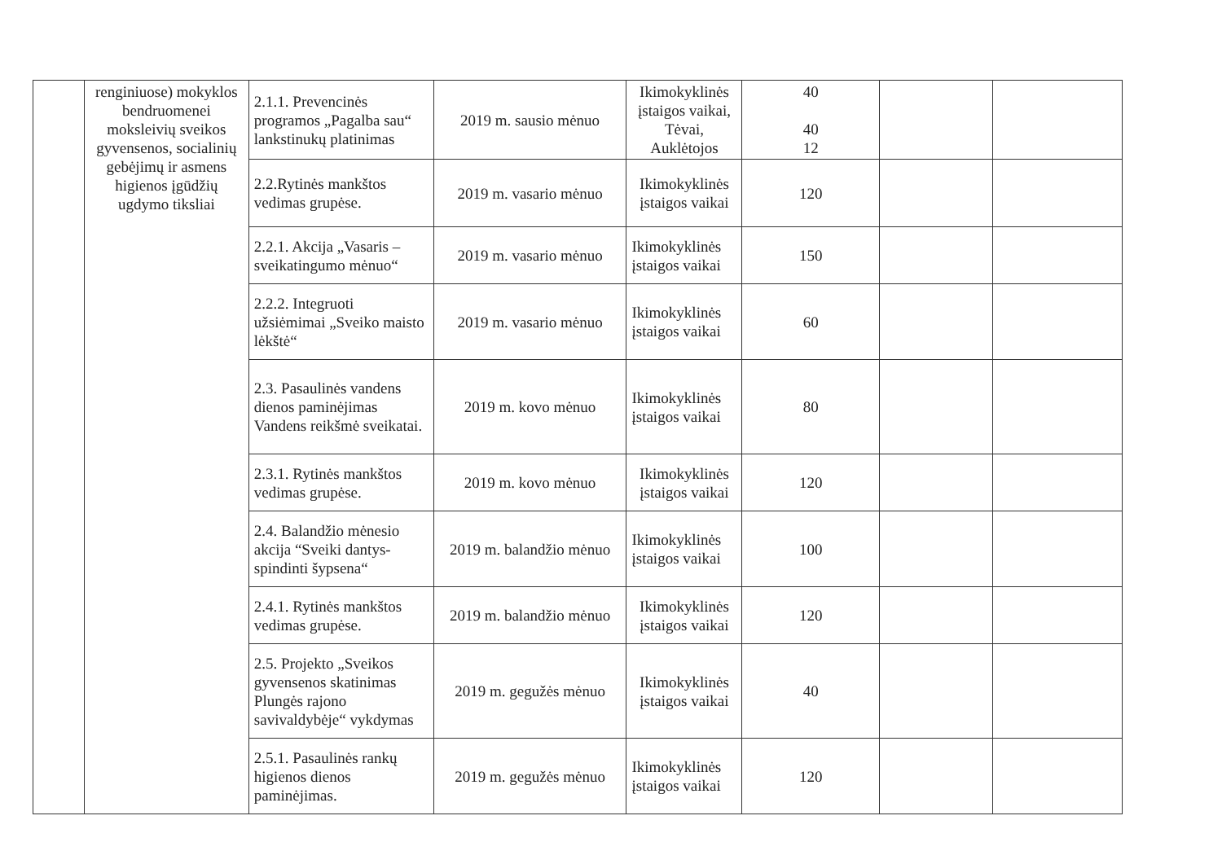| | renginiuose) mokyklos bendruomenei moksleivių sveikos gyvensenos, socialinių gebėjimų ir asmens higienos įgūdžių ugdymo tiksliai | 2.1.1. Prevencinės programos „Pagalba sau“ lankstinukų platinimas | 2019 m. sausio mėnuo | Ikimokyklinės įstaigos vaikai, Tėvai, Auklėtojos | 40 40 12 | | |
| | | 2.2.Rytinės mankštos vedimas grupėse. | 2019 m. vasario mėnuo | Ikimokyklinės įstaigos vaikai | 120 | | |
| | | 2.2.1. Akcija „Vasaris – sveikatingumo mėnuo“ | 2019 m. vasario mėnuo | Ikimokyklinės įstaigos vaikai | 150 | | |
| | | 2.2.2. Integruoti užsiėmimai „Sveiko maisto lėkštė“ | 2019 m. vasario mėnuo | Ikimokyklinės įstaigos vaikai | 60 | | |
| | | 2.3. Pasaulinės vandens dienos paminėjimas Vandens reikšmė sveikatai. | 2019 m. kovo mėnuo | Ikimokyklinės įstaigos vaikai | 80 | | |
| | | 2.3.1. Rytinės mankštos vedimas grupėse. | 2019 m. kovo mėnuo | Ikimokyklinės įstaigos vaikai | 120 | | |
| | | 2.4. Balandžio mėnesio akcija “Sveiki dantys- spindinti šypsena“ | 2019 m. balandžio mėnuo | Ikimokyklinės įstaigos vaikai | 100 | | |
| | | 2.4.1. Rytinės mankštos vedimas grupėse. | 2019 m. balandžio mėnuo | Ikimokyklinės įstaigos vaikai | 120 | | |
| | | 2.5. Projekto „Sveikos gyvensenos skatinimas Plungės rajono savivaldybėje“ vykdymas | 2019 m. gegužės mėnuo | Ikimokyklinės įstaigos vaikai | 40 | | |
| | | 2.5.1. Pasaulinės rankų higienos dienos paminėjimas. | 2019 m. gegužės mėnuo | Ikimokyklinės įstaigos vaikai | 120 | | |